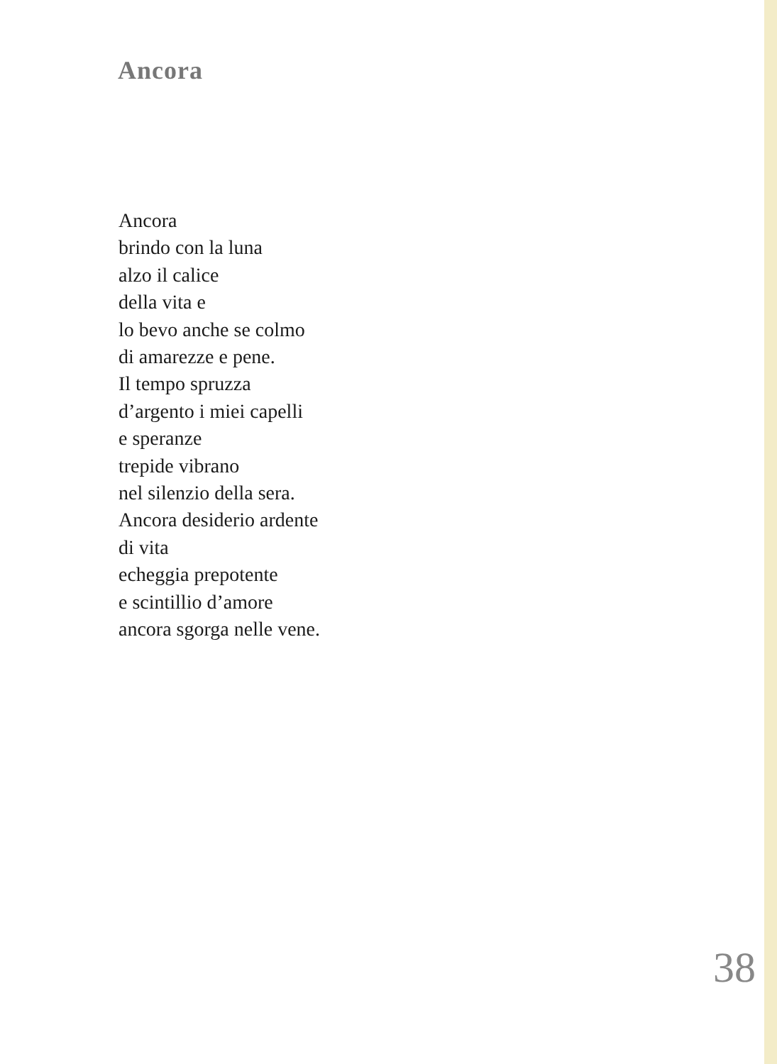Ancora
Ancora
brindo con la luna
alzo il calice
della vita e
lo bevo anche se colmo
di amarezze e pene.
Il tempo spruzza
d’argento i miei capelli
e speranze
trepide vibrano
nel silenzio della sera.
Ancora desiderio ardente
di vita
echeggia prepotente
e scintillio d’amore
ancora sgorga nelle vene.
38